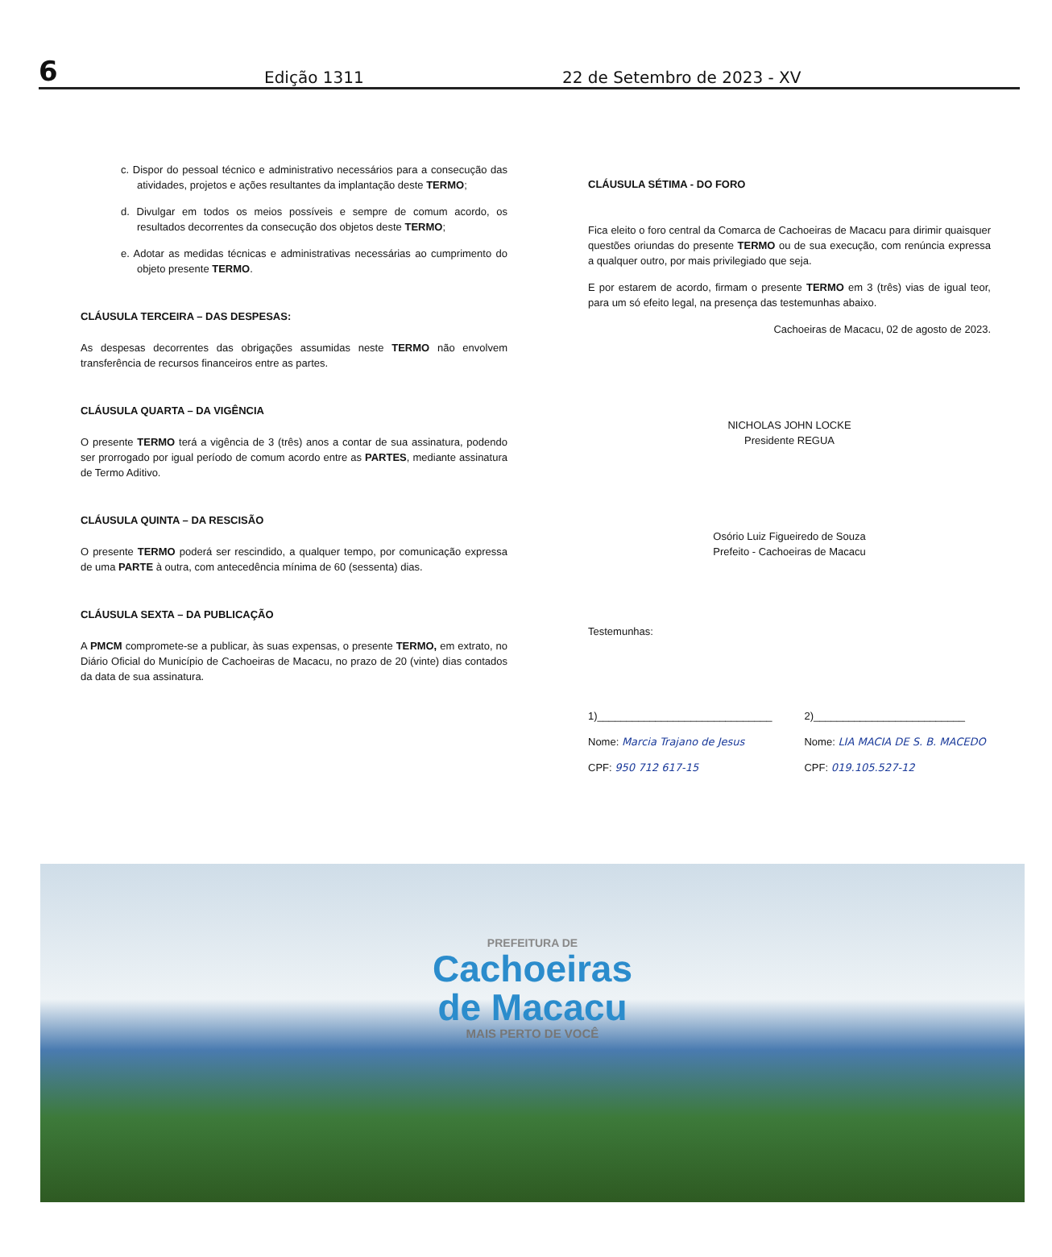6
Edição 1311
22 de Setembro de 2023 - XV
c. Dispor do pessoal técnico e administrativo necessários para a consecução das atividades, projetos e ações resultantes da implantação deste TERMO;
d. Divulgar em todos os meios possíveis e sempre de comum acordo, os resultados decorrentes da consecução dos objetos deste TERMO;
e. Adotar as medidas técnicas e administrativas necessárias ao cumprimento do objeto presente TERMO.
CLÁUSULA TERCEIRA – DAS DESPESAS:
As despesas decorrentes das obrigações assumidas neste TERMO não envolvem transferência de recursos financeiros entre as partes.
CLÁUSULA QUARTA – DA VIGÊNCIA
O presente TERMO terá a vigência de 3 (três) anos a contar de sua assinatura, podendo ser prorrogado por igual período de comum acordo entre as PARTES, mediante assinatura de Termo Aditivo.
CLÁUSULA QUINTA – DA RESCISÃO
O presente TERMO poderá ser rescindido, a qualquer tempo, por comunicação expressa de uma PARTE à outra, com antecedência mínima de 60 (sessenta) dias.
CLÁUSULA SEXTA – DA PUBLICAÇÃO
A PMCM compromete-se a publicar, às suas expensas, o presente TERMO, em extrato, no Diário Oficial do Município de Cachoeiras de Macacu, no prazo de 20 (vinte) dias contados da data de sua assinatura.
CLÁUSULA SÉTIMA - DO FORO
Fica eleito o foro central da Comarca de Cachoeiras de Macacu para dirimir quaisquer questões oriundas do presente TERMO ou de sua execução, com renúncia expressa a qualquer outro, por mais privilegiado que seja.
E por estarem de acordo, firmam o presente TERMO em 3 (três) vias de igual teor, para um só efeito legal, na presença das testemunhas abaixo.
Cachoeiras de Macacu, 02 de agosto de 2023.
NICHOLAS JOHN LOCKE
Presidente REGUA
Osório Luiz Figueiredo de Souza
Prefeito - Cachoeiras de Macacu
Testemunhas:
1)______________________________
Nome: Marcia Trajano de Jesus
CPF: 950 712 617-15
2)__________________________
Nome: LIA MACIA DE S. B. MACEDO
CPF: 019.105.527-12
PREFEITURA DE
Cachoeiras
de Macacu
MAIS PERTO DE VOCÊ